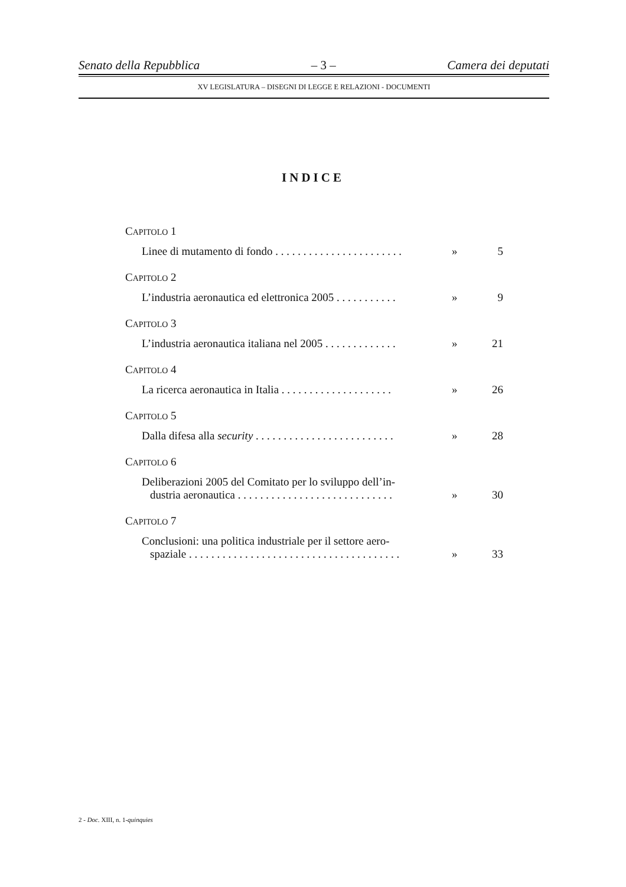Senato della Repubblica – 3 – Camera dei deputati
XV LEGISLATURA – DISEGNI DI LEGGE E RELAZIONI - DOCUMENTI
INDICE
CAPITOLO 1
Linee di mutamento di fondo . . . . . . . . . . . . . . . . . . . . . . .
» 5
CAPITOLO 2
L’industria aeronautica ed elettronica 2005 . . . . . . . . . . .
» 9
CAPITOLO 3
L’industria aeronautica italiana nel 2005 . . . . . . . . . . . . .
» 21
CAPITOLO 4
La ricerca aeronautica in Italia . . . . . . . . . . . . . . . . . . . .
» 26
CAPITOLO 5
Dalla difesa alla security . . . . . . . . . . . . . . . . . . . . . . . . .
» 28
CAPITOLO 6
Deliberazioni 2005 del Comitato per lo sviluppo dell’in-
dustria aeronautica . . . . . . . . . . . . . . . . . . . . . . . . . . . .
» 30
CAPITOLO 7
Conclusioni: una politica industriale per il settore aero-
spaziale . . . . . . . . . . . . . . . . . . . . . . . . . . . . . . . . . . . . . .
» 33
2 - Doc. XIII, n. 1-quinquies